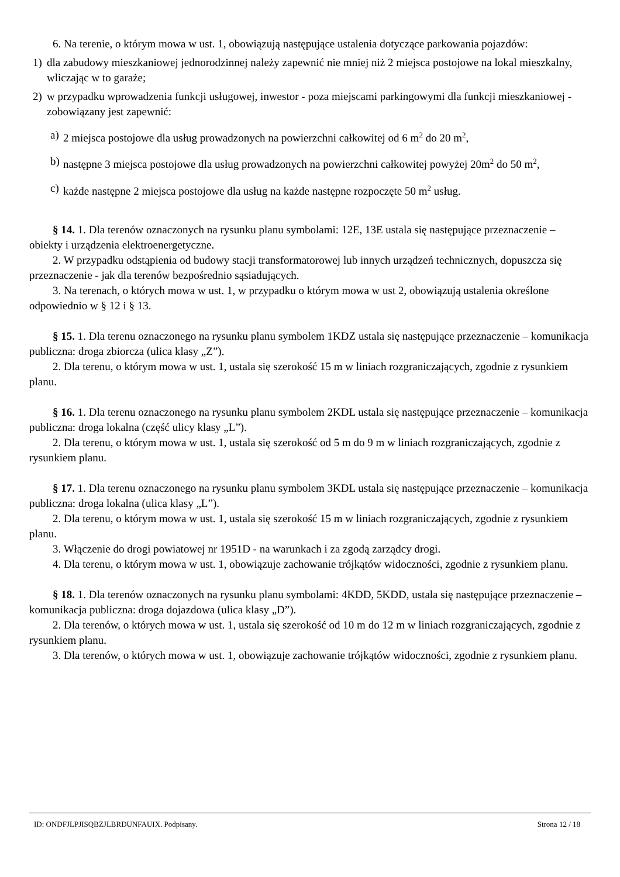6. Na terenie, o którym mowa w ust. 1, obowiązują następujące ustalenia dotyczące parkowania pojazdów:
1) dla zabudowy mieszkaniowej jednorodzinnej należy zapewnić nie mniej niż 2 miejsca postojowe na lokal mieszkalny, wliczając w to garaże;
2) w przypadku wprowadzenia funkcji usługowej, inwestor - poza miejscami parkingowymi dla funkcji mieszkaniowej - zobowiązany jest zapewnić:
a) 2 miejsca postojowe dla usług prowadzonych na powierzchni całkowitej od 6 m<sup>2</sup> do 20 m<sup>2</sup>,
b) następne 3 miejsca postojowe dla usług prowadzonych na powierzchni całkowitej powyżej 20m<sup>2</sup> do 50 m<sup>2</sup>,
c) każde następne 2 miejsca postojowe dla usług na każde następne rozpoczęte 50 m<sup>2</sup> usług.
§ 14. 1. Dla terenów oznaczonych na rysunku planu symbolami: 12E, 13E ustala się następujące przeznaczenie – obiekty i urządzenia elektroenergetyczne.
2. W przypadku odstąpienia od budowy stacji transformatorowej lub innych urządzeń technicznych, dopuszcza się przeznaczenie - jak dla terenów bezpośrednio sąsiadujących.
3. Na terenach, o których mowa w ust. 1, w przypadku o którym mowa w ust 2, obowiązują ustalenia określone odpowiednio w § 12 i § 13.
§ 15. 1. Dla terenu oznaczonego na rysunku planu symbolem 1KDZ ustala się następujące przeznaczenie – komunikacja publiczna: droga zbiorcza (ulica klasy „Z”).
2. Dla terenu, o którym mowa w ust. 1, ustala się szerokość 15 m w liniach rozgraniczających, zgodnie z rysunkiem planu.
§ 16. 1. Dla terenu oznaczonego na rysunku planu symbolem 2KDL ustala się następujące przeznaczenie – komunikacja publiczna: droga lokalna (część ulicy klasy „L”).
2. Dla terenu, o którym mowa w ust. 1, ustala się szerokość od 5 m do 9 m w liniach rozgraniczających, zgodnie z rysunkiem planu.
§ 17. 1. Dla terenu oznaczonego na rysunku planu symbolem 3KDL ustala się następujące przeznaczenie – komunikacja publiczna: droga lokalna (ulica klasy „L”).
2. Dla terenu, o którym mowa w ust. 1, ustala się szerokość 15 m w liniach rozgraniczających, zgodnie z rysunkiem planu.
3. Włączenie do drogi powiatowej nr 1951D - na warunkach i za zgodą zarządcy drogi.
4. Dla terenu, o którym mowa w ust. 1, obowiązuje zachowanie trójkątów widoczności, zgodnie z rysunkiem planu.
§ 18. 1. Dla terenów oznaczonych na rysunku planu symbolami: 4KDD, 5KDD, ustala się następujące przeznaczenie – komunikacja publiczna: droga dojazdowa (ulica klasy „D”).
2. Dla terenów, o których mowa w ust. 1, ustala się szerokość od 10 m do 12 m w liniach rozgraniczających, zgodnie z rysunkiem planu.
3. Dla terenów, o których mowa w ust. 1, obowiązuje zachowanie trójkątów widoczności, zgodnie z rysunkiem planu.
ID: ONDFJLPJISQBZJLBRDUNFAUIX. Podpisany. Strona 12 / 18